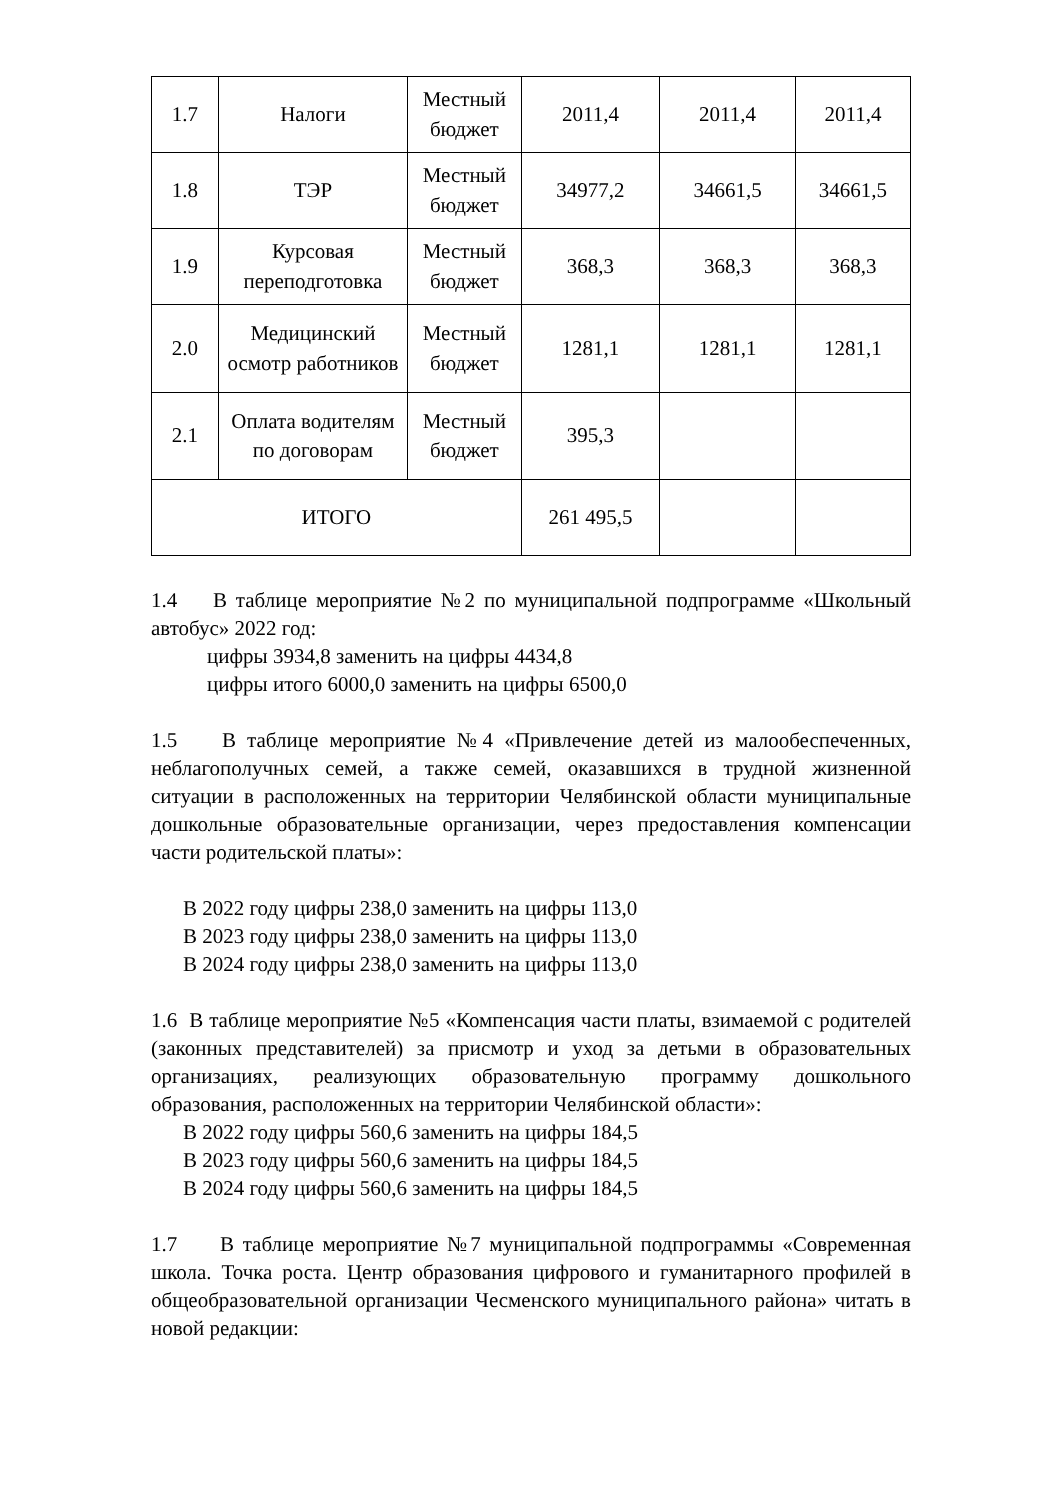| 1.7 | Налоги | Местный бюджет | 2011,4 | 2011,4 | 2011,4 |
| 1.8 | ТЭР | Местный бюджет | 34977,2 | 34661,5 | 34661,5 |
| 1.9 | Курсовая переподготовка | Местный бюджет | 368,3 | 368,3 | 368,3 |
| 2.0 | Медицинский осмотр работников | Местный бюджет | 1281,1 | 1281,1 | 1281,1 |
| 2.1 | Оплата водителям по договорам | Местный бюджет | 395,3 | | |
| ИТОГО | | | 261 495,5 | | |
1.4 В таблице мероприятие №2 по муниципальной подпрограмме «Школьный автобус» 2022 год:
цифры 3934,8 заменить на цифры 4434,8
цифры итого 6000,0 заменить на цифры 6500,0
1.5 В таблице мероприятие №4 «Привлечение детей из малообеспеченных, неблагополучных семей, а также семей, оказавшихся в трудной жизненной ситуации в расположенных на территории Челябинской области муниципальные дошкольные образовательные организации, через предоставления компенсации части родительской платы»:
В 2022 году цифры 238,0 заменить на цифры 113,0
В 2023 году цифры 238,0 заменить на цифры 113,0
В 2024 году цифры 238,0 заменить на цифры 113,0
1.6 В таблице мероприятие №5 «Компенсация части платы, взимаемой с родителей (законных представителей) за присмотр и уход за детьми в образовательных организациях, реализующих образовательную программу дошкольного образования, расположенных на территории Челябинской области»:
В 2022 году цифры 560,6 заменить на цифры 184,5
В 2023 году цифры 560,6 заменить на цифры 184,5
В 2024 году цифры 560,6 заменить на цифры 184,5
1.7 В таблице мероприятие №7 муниципальной подпрограммы «Современная школа. Точка роста. Центр образования цифрового и гуманитарного профилей в общеобразовательной организации Чесменского муниципального района» читать в новой редакции: